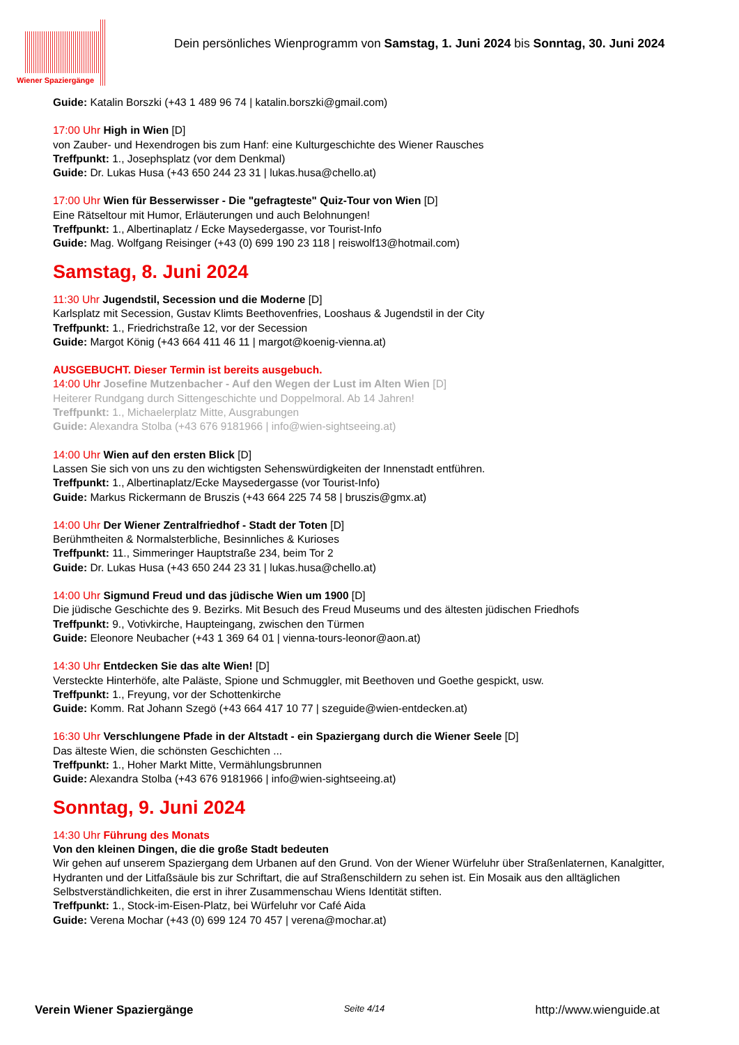Wiener Spaziergänge
Dein persönliches Wienprogramm von Samstag, 1. Juni 2024 bis Sonntag, 30. Juni 2024
Guide: Katalin Borszki (+43 1 489 96 74 | katalin.borszki@gmail.com)
17:00 Uhr High in Wien [D]
von Zauber- und Hexendrogen bis zum Hanf: eine Kulturgeschichte des Wiener Rausches
Treffpunkt: 1., Josephsplatz (vor dem Denkmal)
Guide: Dr. Lukas Husa (+43 650 244 23 31 | lukas.husa@chello.at)
17:00 Uhr Wien für Besserwisser - Die "gefragteste" Quiz-Tour von Wien [D]
Eine Rätseltour mit Humor, Erläuterungen und auch Belohnungen!
Treffpunkt: 1., Albertinaplatz / Ecke Maysedergasse, vor Tourist-Info
Guide: Mag. Wolfgang Reisinger (+43 (0) 699 190 23 118 | reiswolf13@hotmail.com)
Samstag, 8. Juni 2024
11:30 Uhr Jugendstil, Secession und die Moderne [D]
Karlsplatz mit Secession, Gustav Klimts Beethovenfries, Looshaus & Jugendstil in der City
Treffpunkt: 1., Friedrichstraße 12, vor der Secession
Guide: Margot König (+43 664 411 46 11 | margot@koenig-vienna.at)
AUSGEBUCHT. Dieser Termin ist bereits ausgebuch.
14:00 Uhr Josefine Mutzenbacher - Auf den Wegen der Lust im Alten Wien [D]
Heiterer Rundgang durch Sittengeschichte und Doppelmoral. Ab 14 Jahren!
Treffpunkt: 1., Michaelerplatz Mitte, Ausgrabungen
Guide: Alexandra Stolba (+43 676 9181966 | info@wien-sightseeing.at)
14:00 Uhr Wien auf den ersten Blick [D]
Lassen Sie sich von uns zu den wichtigsten Sehenswürdigkeiten der Innenstadt entführen.
Treffpunkt: 1., Albertinaplatz/Ecke Maysedergasse (vor Tourist-Info)
Guide: Markus Rickermann de Bruszis (+43 664 225 74 58 | bruszis@gmx.at)
14:00 Uhr Der Wiener Zentralfriedhof - Stadt der Toten [D]
Berühmtheiten & Normalsterbliche, Besinnliches & Kurioses
Treffpunkt: 11., Simmeringer Hauptstraße 234, beim Tor 2
Guide: Dr. Lukas Husa (+43 650 244 23 31 | lukas.husa@chello.at)
14:00 Uhr Sigmund Freud und das jüdische Wien um 1900 [D]
Die jüdische Geschichte des 9. Bezirks. Mit Besuch des Freud Museums und des ältesten jüdischen Friedhofs
Treffpunkt: 9., Votivkirche, Haupteingang, zwischen den Türmen
Guide: Eleonore Neubacher (+43 1 369 64 01 | vienna-tours-leonor@aon.at)
14:30 Uhr Entdecken Sie das alte Wien! [D]
Versteckte Hinterhöfe, alte Paläste, Spione und Schmuggler, mit Beethoven und Goethe gespickt, usw.
Treffpunkt: 1., Freyung, vor der Schottenkirche
Guide: Komm. Rat Johann Szegö (+43 664 417 10 77 | szeguide@wien-entdecken.at)
16:30 Uhr Verschlungene Pfade in der Altstadt - ein Spaziergang durch die Wiener Seele [D]
Das älteste Wien, die schönsten Geschichten ...
Treffpunkt: 1., Hoher Markt Mitte, Vermählungsbrunnen
Guide: Alexandra Stolba (+43 676 9181966 | info@wien-sightseeing.at)
Sonntag, 9. Juni 2024
14:30 Uhr Führung des Monats
Von den kleinen Dingen, die die große Stadt bedeuten
Wir gehen auf unserem Spaziergang dem Urbanen auf den Grund. Von der Wiener Würfeluhr über Straßenlaternen, Kanalgitter, Hydranten und der Litfaßsäule bis zur Schriftart, die auf Straßenschildern zu sehen ist. Ein Mosaik aus den alltäglichen Selbstverständlichkeiten, die erst in ihrer Zusammenschau Wiens Identität stiften.
Treffpunkt: 1., Stock-im-Eisen-Platz, bei Würfeluhr vor Café Aida
Guide: Verena Mochar (+43 (0) 699 124 70 457 | verena@mochar.at)
Verein Wiener Spaziergänge Seite 4/14 http://www.wienguide.at